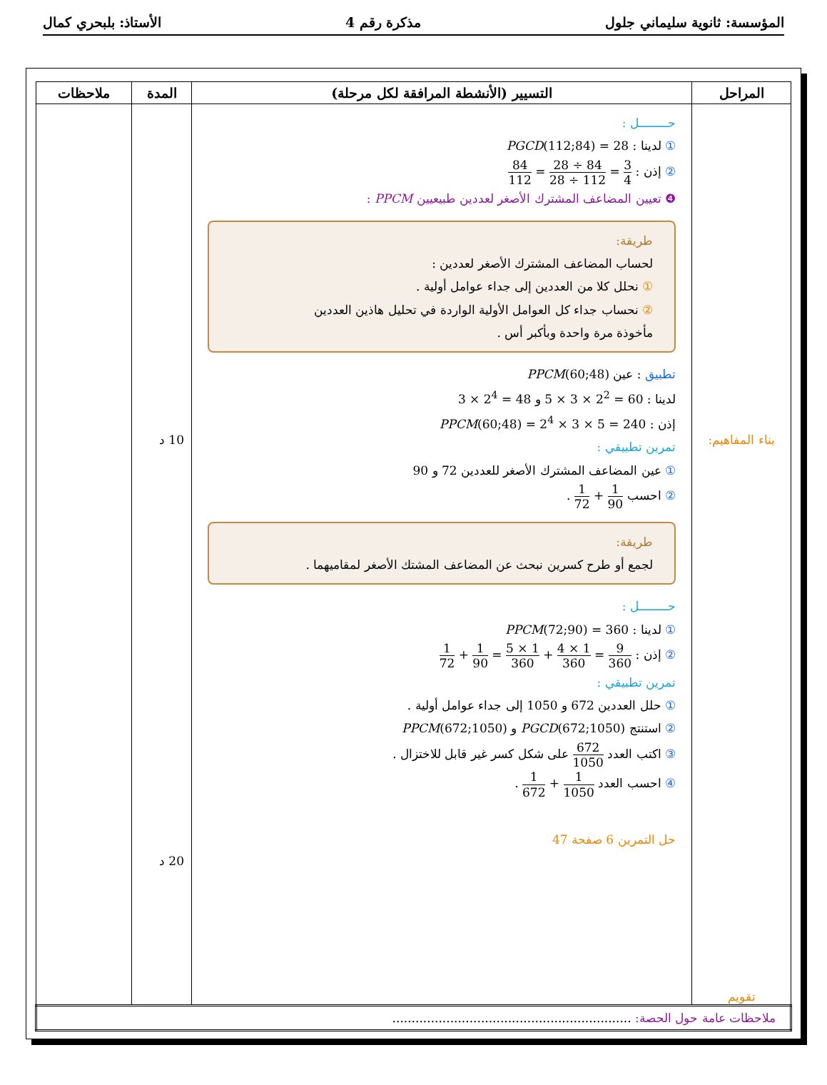المؤسسة: ثانوية سليماني جلول مذكرة رقم 4 الأستاذ: بلبحري كمال
| المراحل | التسيير (الأنشطة المرافقة لكل مرحلة) | المدة | ملاحظات |
| --- | --- | --- | --- |
| بناء المفاهيم: تقويم | حــــــــل : ① لدينا : PGCD (112;84) = 28 ② إذن : 3 4 = 84 ÷ 28 112 ÷ 28 = 84 112 ❹ تعيين المضاعف المشترك الأصغر لعددين طبيعيين PPCM : طريقة: لحساب المضاعف المشترك الأصغر لعددين : ① نحلل كلا من العددين إلى جداء عوامل أولية . ② نحساب جداء كل العوامل الأولية الواردة في تحليل هاذين العددين مأخوذة مرة واحدة وبأكبر أس . تطبيق : عين PPCM (60;48) لدينا : 60 = 2<sup>2</sup> × 3 × 5 و 48 = 2<sup>4</sup> × 3 إذن : PPCM (60;48) = 2<sup>4</sup> × 3 × 5 = 240 تمرين تطبيقي : ① عين المضاعف المشترك الأصغر للعددين 72 و 90 ② احسب 1 90 + 1 72 . طريقة: لجمع أو طرح كسرين نبحث عن المضاعف المشتك الأصغر لمقاميهما . حــــــــل : ① لدينا : PPCM (72;90) = 360 ② إذن : 9 360 = 1 × 4 360 + 1 × 5 360 = 1 90 + 1 72 تمرين تطبيقي : ① حلل العددين 672 و 1050 إلى جداء عوامل أولية . ② استنتج PGCD (672;1050) و PPCM (672;1050) ③ اكتب العدد 672 1050 على شكل كسر غير قابل للاختزال . ④ احسب العدد 1 1050 + 1 672 . حل التمرين 6 صفحة 47 | 10 د 20 د | |
| ملاحظات عامة حول الحصة: .............................................................. | | | |